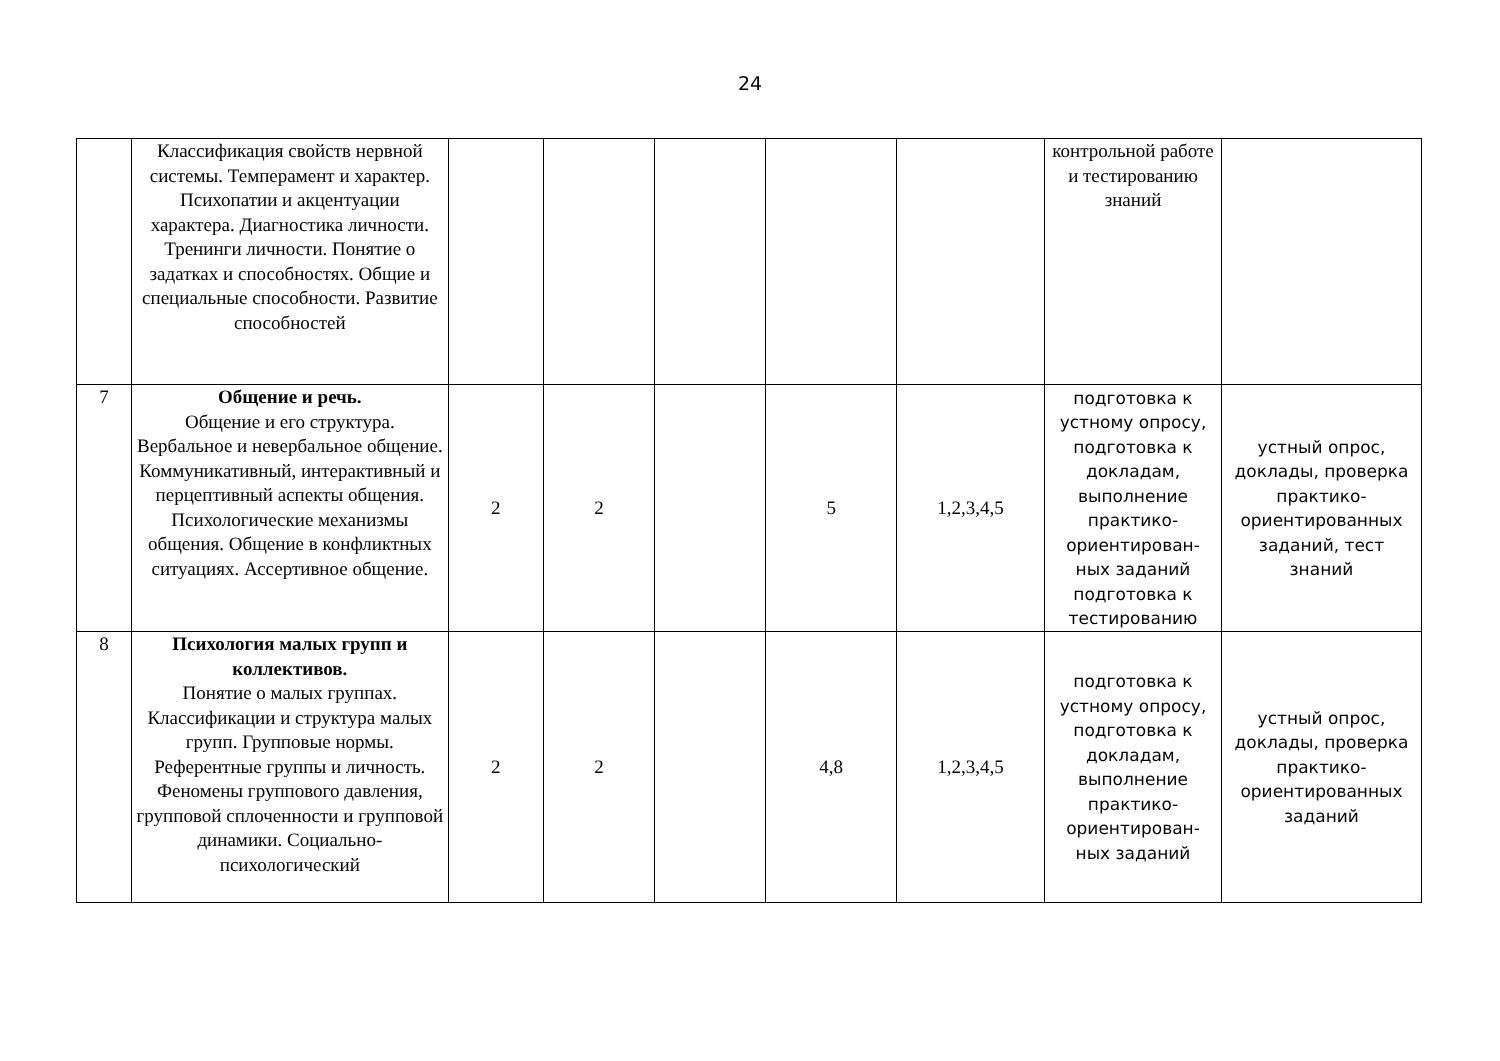24
| | Классификация свойств нервной системы. Темперамент и характер. Психопатии и акцентуации характера. Диагностика личности. Тренинги личности. Понятие о задатках и способностях. Общие и специальные способности. Развитие способностей | | | | | | контрольной работе и тестированию знаний | |
| 7 | Общение и речь. Общение и его структура. Вербальное и невербальное общение. Коммуникативный, интерактивный и перцептивный аспекты общения. Психологические механизмы общения. Общение в конфликтных ситуациях. Ассертивное общение. | 2 | 2 | | 5 | 1,2,3,4,5 | подготовка к устному опросу, подготовка к докладам, выполнение практико-ориентирован-ных заданий подготовка к тестированию | устный опрос, доклады, проверка практико-ориентированных заданий, тест знаний |
| 8 | Психология малых групп и коллективов. Понятие о малых группах. Классификации и структура малых групп. Групповые нормы. Референтные группы и личность. Феномены группового давления, групповой сплоченности и групповой динамики. Социально-психологический | 2 | 2 | | 4,8 | 1,2,3,4,5 | подготовка к устному опросу, подготовка к докладам, выполнение практико-ориентирован-ных заданий | устный опрос, доклады, проверка практико-ориентированных заданий |